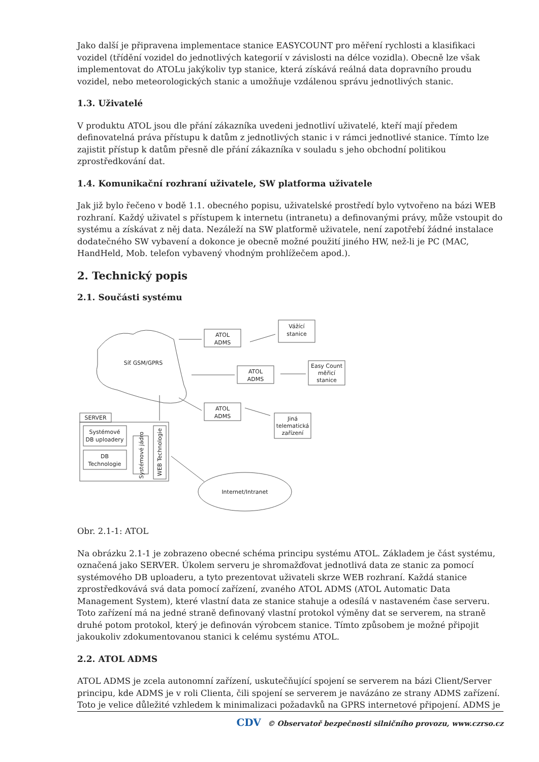Jako další je připravena implementace stanice EASYCOUNT pro měření rychlosti a klasifikaci vozidel (třídění vozidel do jednotlivých kategorií v závislosti na délce vozidla). Obecně lze však implementovat do ATOLu jakýkoliv typ stanice, která získává reálná data dopravního proudu vozidel, nebo meteorologických stanic a umožňuje vzdálenou správu jednotlivých stanic.
1.3. Uživatelé
V produktu ATOL jsou dle přání zákazníka uvedeni jednotliví uživatelé, kteří mají předem definovatelná práva přístupu k datům z jednotlivých stanic i v rámci jednotlivé stanice. Tímto lze zajistit přístup k datům přesně dle přání zákazníka v souladu s jeho obchodní politikou zprostředkování dat.
1.4. Komunikační rozhraní uživatele, SW platforma uživatele
Jak již bylo řečeno v bodě 1.1. obecného popisu, uživatelské prostředí bylo vytvořeno na bázi WEB rozhraní. Každý uživatel s přístupem k internetu (intranetu) a definovanými právy, může vstoupit do systému a získávat z něj data. Nezáleží na SW platformě uživatele, není zapotřebí žádné instalace dodatečného SW vybavení a dokonce je obecně možné použití jiného HW, než-li je PC (MAC, HandHeld, Mob. telefon vybavený vhodným prohlížečem apod.).
2. Technický popis
2.1. Součásti systému
Síť GSM/GPRS
ATOL
ADMS
Vážící
stanice
ATOL
ADMS
Easy Count
měřicí
stanice
ATOL
ADMS
Jiná
telematická
zařízení
SERVER
Systémové
DB uploadery
DB
Technologie
Internet/Intranet
Systémové jádro
WEB Technologie
Obr. 2.1-1: ATOL
Na obrázku 2.1-1 je zobrazeno obecné schéma principu systému ATOL. Základem je část systému, označená jako SERVER. Úkolem serveru je shromažďovat jednotlivá data ze stanic za pomocí systémového DB uploaderu, a tyto prezentovat uživateli skrze WEB rozhraní. Každá stanice zprostředkovává svá data pomocí zařízení, zvaného ATOL ADMS (ATOL Automatic Data Management System), které vlastní data ze stanice stahuje a odesílá v nastaveném čase serveru. Toto zařízení má na jedné straně definovaný vlastní protokol výměny dat se serverem, na straně druhé potom protokol, který je definován výrobcem stanice. Tímto způsobem je možné připojit jakoukoliv zdokumentovanou stanici k celému systému ATOL.
2.2. ATOL ADMS
ATOL ADMS je zcela autonomní zařízení, uskutečňující spojení se serverem na bázi Client/Server principu, kde ADMS je v roli Clienta, čili spojení se serverem je navázáno ze strany ADMS zařízení. Toto je velice důležité vzhledem k minimalizaci požadavků na GPRS internetové připojení. ADMS je
CDV © Observatoř bezpečnosti silničního provozu, www.czrso.cz